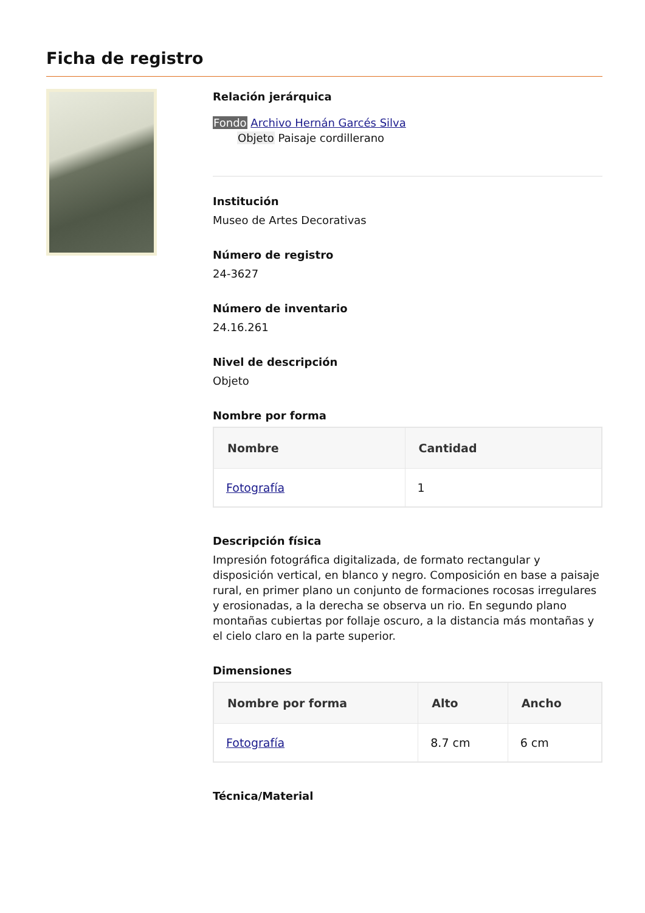Ficha de registro
Relación jerárquica
Fondo Archivo Hernán Garcés Silva
Objeto Paisaje cordillerano
Institución
Museo de Artes Decorativas
Número de registro
24-3627
Número de inventario
24.16.261
Nivel de descripción
Objeto
Nombre por forma
| Nombre | Cantidad |
| --- | --- |
| Fotografía | 1 |
Descripción física
Impresión fotográfica digitalizada, de formato rectangular y disposición vertical, en blanco y negro. Composición en base a paisaje rural, en primer plano un conjunto de formaciones rocosas irregulares y erosionadas, a la derecha se observa un rio. En segundo plano montañas cubiertas por follaje oscuro, a la distancia más montañas y el cielo claro en la parte superior.
Dimensiones
| Nombre por forma | Alto | Ancho |
| --- | --- | --- |
| Fotografía | 8.7 cm | 6 cm |
Técnica/Material